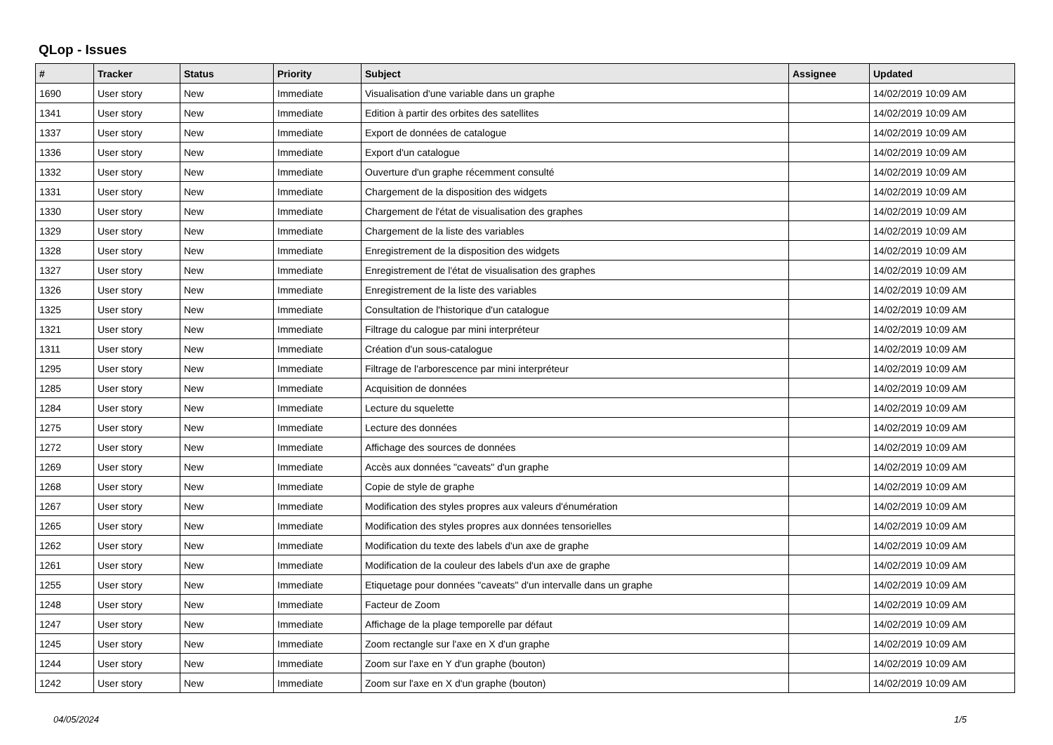QLop - Issues
| # | Tracker | Status | Priority | Subject | Assignee | Updated |
| --- | --- | --- | --- | --- | --- | --- |
| 1690 | User story | New | Immediate | Visualisation d'une variable dans un graphe | | 14/02/2019 10:09 AM |
| 1341 | User story | New | Immediate | Edition à partir des orbites des satellites | | 14/02/2019 10:09 AM |
| 1337 | User story | New | Immediate | Export de données de catalogue | | 14/02/2019 10:09 AM |
| 1336 | User story | New | Immediate | Export d'un catalogue | | 14/02/2019 10:09 AM |
| 1332 | User story | New | Immediate | Ouverture d'un graphe récemment consulté | | 14/02/2019 10:09 AM |
| 1331 | User story | New | Immediate | Chargement de la disposition des widgets | | 14/02/2019 10:09 AM |
| 1330 | User story | New | Immediate | Chargement de l'état de visualisation des graphes | | 14/02/2019 10:09 AM |
| 1329 | User story | New | Immediate | Chargement de la liste des variables | | 14/02/2019 10:09 AM |
| 1328 | User story | New | Immediate | Enregistrement de la disposition des widgets | | 14/02/2019 10:09 AM |
| 1327 | User story | New | Immediate | Enregistrement de l'état de visualisation des graphes | | 14/02/2019 10:09 AM |
| 1326 | User story | New | Immediate | Enregistrement de la liste des variables | | 14/02/2019 10:09 AM |
| 1325 | User story | New | Immediate | Consultation de l'historique d'un catalogue | | 14/02/2019 10:09 AM |
| 1321 | User story | New | Immediate | Filtrage du calogue par mini interpréteur | | 14/02/2019 10:09 AM |
| 1311 | User story | New | Immediate | Création d'un sous-catalogue | | 14/02/2019 10:09 AM |
| 1295 | User story | New | Immediate | Filtrage de l'arborescence par mini interpréteur | | 14/02/2019 10:09 AM |
| 1285 | User story | New | Immediate | Acquisition de données | | 14/02/2019 10:09 AM |
| 1284 | User story | New | Immediate | Lecture du squelette | | 14/02/2019 10:09 AM |
| 1275 | User story | New | Immediate | Lecture des données | | 14/02/2019 10:09 AM |
| 1272 | User story | New | Immediate | Affichage des sources de données | | 14/02/2019 10:09 AM |
| 1269 | User story | New | Immediate | Accès aux données "caveats" d'un graphe | | 14/02/2019 10:09 AM |
| 1268 | User story | New | Immediate | Copie de style de graphe | | 14/02/2019 10:09 AM |
| 1267 | User story | New | Immediate | Modification des styles propres aux valeurs d'énumération | | 14/02/2019 10:09 AM |
| 1265 | User story | New | Immediate | Modification des styles propres aux données tensorielles | | 14/02/2019 10:09 AM |
| 1262 | User story | New | Immediate | Modification du texte des labels d'un axe de graphe | | 14/02/2019 10:09 AM |
| 1261 | User story | New | Immediate | Modification de la couleur des labels d'un axe de graphe | | 14/02/2019 10:09 AM |
| 1255 | User story | New | Immediate | Etiquetage pour données "caveats" d'un intervalle dans un graphe | | 14/02/2019 10:09 AM |
| 1248 | User story | New | Immediate | Facteur de Zoom | | 14/02/2019 10:09 AM |
| 1247 | User story | New | Immediate | Affichage de la plage temporelle par défaut | | 14/02/2019 10:09 AM |
| 1245 | User story | New | Immediate | Zoom rectangle sur l'axe en X d'un graphe | | 14/02/2019 10:09 AM |
| 1244 | User story | New | Immediate | Zoom sur l'axe en Y d'un graphe (bouton) | | 14/02/2019 10:09 AM |
| 1242 | User story | New | Immediate | Zoom sur l'axe en X d'un graphe (bouton) | | 14/02/2019 10:09 AM |
04/05/2024 1/5